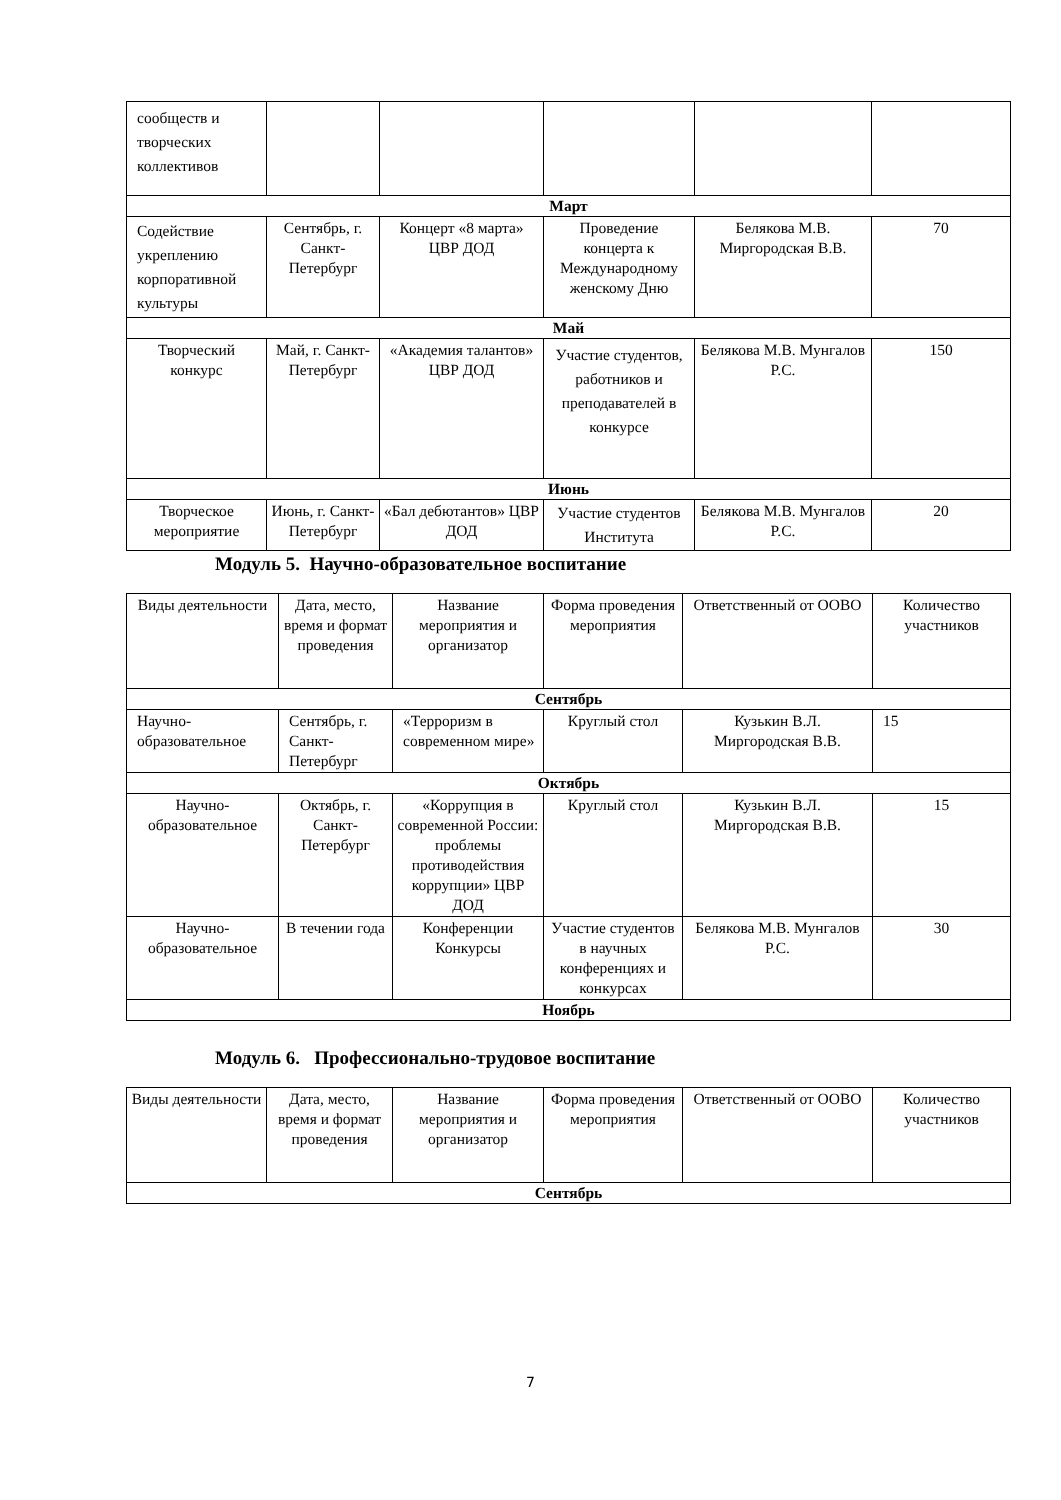| сообществ и творческих коллективов | | | | | |
| Март | | | | | |
| Содействие укреплению корпоративной культуры | Сентябрь, г. Санкт-Петербург | Концерт «8 марта» ЦВР ДОД | Проведение концерта к Международному женскому Дню | Белякова М.В. Миргородская В.В. | 70 |
| Май | | | | | |
| Творческий конкурс | Май, г. Санкт-Петербург | «Академия талантов» ЦВР ДОД | Участие студентов, работников и преподавателей в конкурсе | Белякова М.В. Мунгалов Р.С. | 150 |
| Июнь | | | | | |
| Творческое мероприятие | Июнь, г. Санкт-Петербург | «Бал дебютантов» ЦВР ДОД | Участие студентов Института | Белякова М.В. Мунгалов Р.С. | 20 |
Модуль 5. Научно-образовательное воспитание
| Виды деятельности | Дата, место, время и формат проведения | Название мероприятия и организатор | Форма проведения мероприятия | Ответственный от ООВО | Количество участников |
| Сентябрь | | | | | |
| Научно-образовательное | Сентябрь, г. Санкт-Петербург | «Терроризм в современном мире» | Круглый стол | Кузькин В.Л. Миргородская В.В. | 15 |
| Октябрь | | | | | |
| Научно-образовательное | Октябрь, г. Санкт-Петербург | «Коррупция в современной России: проблемы противодействия коррупции» ЦВР ДОД | Круглый стол | Кузькин В.Л. Миргородская В.В. | 15 |
| Научно-образовательное | В течении года | Конференции Конкурсы | Участие студентов в научных конференциях и конкурсах | Белякова М.В. Мунгалов Р.С. | 30 |
| Ноябрь | | | | | |
Модуль 6. Профессионально-трудовое воспитание
| Виды деятельности | Дата, место, время и формат проведения | Название мероприятия и организатор | Форма проведения мероприятия | Ответственный от ООВО | Количество участников |
| Сентябрь | | | | | |
7